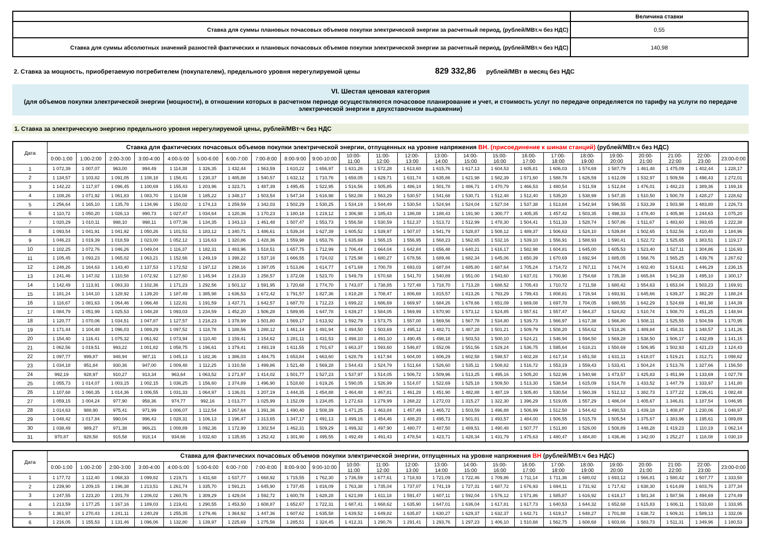| | Величина ставки |
| Ставка для суммы плановых почасовых объемов покупки электрической энергии за расчетный период, (рублей/МВт.ч без НДС) | 0,55 |
| Ставка для суммы абсолютных значений разностей фактических и плановых почасовых объемов покупки электрической энергии за расчетный период, (рублей/МВт.ч без НДС) | 140,98 |
2. Ставка за мощность, приобретаемую потребителем (покупателем), предельного уровня нерегулируемой цены 829 332,86 рублей/МВт в месяц без НДС
VI. Шестая ценовая категория
(для объемов покупки электрической энергии (мощности), в отношении которых в расчетном периоде осуществляются почасовое планирование и учет, и стоимость услуг по передаче определяется по тарифу на услуги по передаче электрической энергии в двухставочном выражении)
1. Ставка за электрическую энергию предельного уровня нерегулируемой цены, рублей/МВт·ч без НДС
| Дата | Ставка для фактических почасовых объемов покупки электрической энергии, отпущенных на уровне напряжения ВН. (присоединение к шинам станций) (рублей/МВт.ч без НДС) | | | | | | | | | | | | | | | | | | | | | | | |
| --- | --- | --- | --- | --- | --- | --- | --- | --- | --- | --- | --- | --- | --- | --- | --- | --- | --- | --- | --- | --- | --- | --- | --- | --- |
| | 0:00-1:00 | 1:00-2:00 | 2:00-3:00 | 3:00-4:00 | 4:00-5:00 | 5:00-6:00 | 6:00-7:00 | 7:00-8:00 | 8:00-9:00 | 9:00-10:00 | 10:00- 11:00 | 11:00- 12:00 | 12:00- 13:00 | 13:00- 14:00 | 14:00- 15:00 | 15:00- 16:00 | 16:00- 17:00 | 17:00- 18:00 | 18:00- 19:00 | 19:00- 20:00 | 20:00- 21:00 | 21:00- 22:00 | 22:00- 23:00 | 23:00-0:00 |
| 1 | 1 072,39 | 1 007,07 | 963,00 | 994,49 | 1 114,38 | 1 326,35 | 1 432,44 | 1 563,59 | 1 610,22 | 1 656,97 | 1 631,26 | 1 572,28 | 1 613,60 | 1 615,76 | 1 617,13 | 1 604,53 | 1 605,81 | 1 606,03 | 1 574,69 | 1 587,79 | 1 461,48 | 1 475,09 | 1 402,44 | 1 228,17 |
| 2 | 1 134,57 | 1 103,82 | 1 091,05 | 1 108,18 | 1 156,41 | 1 230,37 | 1 485,88 | 1 540,57 | 1 632,12 | 1 710,76 | 1 658,05 | 1 629,71 | 1 631,74 | 1 635,86 | 1 621,98 | 1 582,39 | 1 571,60 | 1 588,78 | 1 626,59 | 1 612,09 | 1 532,97 | 1 509,56 | 1 498,43 | 1 272,01 |
| 3 | 1 142,22 | 1 117,87 | 1 096,45 | 1 100,69 | 1 155,43 | 1 203,96 | 1 323,71 | 1 487,39 | 1 495,45 | 1 522,95 | 1 516,56 | 1 505,85 | 1 486,14 | 1 501,78 | 1 486,71 | 1 470,79 | 1 466,53 | 1 480,54 | 1 511,59 | 1 512,84 | 1 476,01 | 1 482,23 | 1 389,36 | 1 169,16 |
| 4 | 1 108,26 | 1 071,92 | 1 061,83 | 1 083,70 | 1 114,08 | 1 185,22 | 1 348,17 | 1 503,54 | 1 547,34 | 1 616,98 | 1 582,08 | 1 563,29 | 1 530,57 | 1 541,68 | 1 530,71 | 1 512,48 | 1 512,40 | 1 535,20 | 1 538,99 | 1 547,35 | 1 510,50 | 1 500,78 | 1 428,27 | 1 228,62 |
| 5 | 1 256,64 | 1 165,10 | 1 135,78 | 1 134,96 | 1 150,02 | 1 174,13 | 1 259,59 | 1 342,03 | 1 502,29 | 1 530,25 | 1 534,19 | 1 544,49 | 1 530,54 | 1 524,94 | 1 524,04 | 1 527,04 | 1 537,38 | 1 513,84 | 1 542,94 | 1 596,55 | 1 533,39 | 1 503,98 | 1 483,80 | 1 226,73 |
| 6 | 1 110,72 | 1 050,20 | 1 026,13 | 990,73 | 1 027,47 | 1 034,64 | 1 120,36 | 1 170,23 | 1 180,18 | 1 219,12 | 1 306,98 | 1 185,43 | 1 186,08 | 1 188,43 | 1 191,90 | 1 300,77 | 1 405,35 | 1 457,42 | 1 503,35 | 1 498,33 | 1 478,40 | 1 405,98 | 1 244,63 | 1 075,20 |
| 7 | 1 020,29 | 1 010,11 | 998,10 | 998,11 | 1 077,36 | 1 134,35 | 1 343,13 | 1 461,48 | 1 507,47 | 1 553,73 | 1 556,58 | 1 530,59 | 1 512,37 | 1 513,72 | 1 512,99 | 1 478,30 | 1 504,41 | 1 511,33 | 1 528,74 | 1 507,86 | 1 511,67 | 1 483,60 | 1 393,65 | 1 222,38 |
| 8 | 1 093,54 | 1 041,91 | 1 041,92 | 1 050,26 | 1 101,51 | 1 183,12 | 1 340,71 | 1 486,61 | 1 539,34 | 1 627,39 | 1 605,52 | 1 539,97 | 1 507,07 | 1 541,79 | 1 528,87 | 1 508,12 | 1 489,37 | 1 506,63 | 1 524,10 | 1 539,84 | 1 502,65 | 1 532,56 | 1 410,40 | 1 184,96 |
| 9 | 1 046,23 | 1 019,39 | 1 018,59 | 1 023,00 | 1 052,12 | 1 116,63 | 1 320,86 | 1 428,36 | 1 559,98 | 1 653,76 | 1 635,69 | 1 565,15 | 1 556,95 | 1 568,23 | 1 562,65 | 1 532,16 | 1 539,10 | 1 556,91 | 1 588,93 | 1 590,41 | 1 522,72 | 1 525,65 | 1 383,51 | 1 119,17 |
| 10 | 1 102,25 | 1 072,76 | 1 046,26 | 1 049,04 | 1 116,37 | 1 182,31 | 1 483,96 | 1 518,51 | 1 657,75 | 1 712,99 | 1 706,44 | 1 664,04 | 1 642,84 | 1 656,48 | 1 640,21 | 1 616,17 | 1 582,98 | 1 604,81 | 1 645,00 | 1 605,53 | 1 523,40 | 1 527,11 | 1 304,86 | 1 116,93 |
| 11 | 1 105,45 | 1 093,23 | 1 065,02 | 1 063,21 | 1 152,66 | 1 249,19 | 1 398,22 | 1 537,16 | 1 666,55 | 1 724,02 | 1 725,98 | 1 680,27 | 1 678,56 | 1 689,46 | 1 682,34 | 1 645,06 | 1 650,39 | 1 670,69 | 1 692,94 | 1 685,05 | 1 568,76 | 1 565,25 | 1 439,76 | 1 267,62 |
| 12 | 1 248,26 | 1 164,63 | 1 143,40 | 1 137,53 | 1 172,52 | 1 197,12 | 1 298,16 | 1 397,05 | 1 513,86 | 1 614,77 | 1 671,69 | 1 700,78 | 1 693,03 | 1 687,84 | 1 685,80 | 1 687,64 | 1 705,24 | 1 714,72 | 1 767,11 | 1 744,74 | 1 602,40 | 1 514,61 | 1 446,29 | 1 236,15 |
| 13 | 1 241,46 | 1 147,02 | 1 110,58 | 1 072,92 | 1 127,60 | 1 145,94 | 1 218,33 | 1 258,57 | 1 372,08 | 1 523,70 | 1 549,79 | 1 570,68 | 1 541,70 | 1 540,89 | 1 551,00 | 1 543,60 | 1 637,01 | 1 700,90 | 1 754,68 | 1 735,38 | 1 665,84 | 1 542,39 | 1 495,10 | 1 300,17 |
| 14 | 1 142,49 | 1 113,91 | 1 083,33 | 1 102,36 | 1 171,23 | 1 292,56 | 1 501,12 | 1 591,95 | 1 720,68 | 1 774,70 | 1 743,07 | 1 738,85 | 1 727,48 | 1 718,70 | 1 713,28 | 1 688,52 | 1 705,43 | 1 710,72 | 1 711,58 | 1 680,42 | 1 554,63 | 1 653,04 | 1 503,23 | 1 169,91 |
| 15 | 1 181,24 | 1 144,10 | 1 128,92 | 1 139,20 | 1 187,49 | 1 385,98 | 1 636,53 | 1 672,42 | 1 791,57 | 1 827,36 | 1 818,28 | 1 708,47 | 1 806,68 | 1 815,57 | 1 813,26 | 1 793,29 | 1 799,43 | 1 808,81 | 1 716,94 | 1 693,91 | 1 645,66 | 1 639,37 | 1 382,20 | 1 188,24 |
| 16 | 1 116,67 | 1 081,63 | 1 064,46 | 1 066,48 | 1 122,81 | 1 191,59 | 1 437,71 | 1 642,57 | 1 687,70 | 1 712,23 | 1 699,22 | 1 686,69 | 1 669,97 | 1 684,26 | 1 678,66 | 1 651,09 | 1 669,08 | 1 697,70 | 1 704,05 | 1 680,55 | 1 642,29 | 1 524,69 | 1 481,98 | 1 144,39 |
| 17 | 1 084,79 | 1 051,99 | 1 025,53 | 1 048,28 | 1 093,03 | 1 234,59 | 1 452,20 | 1 506,28 | 1 589,95 | 1 647,78 | 1 639,27 | 1 584,05 | 1 569,99 | 1 570,90 | 1 573,12 | 1 524,85 | 1 557,61 | 1 557,47 | 1 564,37 | 1 524,82 | 1 510,74 | 1 508,70 | 1 451,25 | 1 148,94 |
| 18 | 1 120,77 | 1 070,06 | 1 034,51 | 1 047,87 | 1 127,57 | 1 218,23 | 1 378,99 | 1 501,80 | 1 569,17 | 1 613,92 | 1 592,79 | 1 573,75 | 1 557,00 | 1 569,56 | 1 567,78 | 1 534,80 | 1 539,73 | 1 566,97 | 1 617,38 | 1 566,80 | 1 508,11 | 1 525,55 | 1 504,59 | 1 170,95 |
| 19 | 1 171,44 | 1 104,48 | 1 096,03 | 1 089,29 | 1 097,52 | 1 118,78 | 1 188,56 | 1 288,12 | 1 461,14 | 1 491,94 | 1 494,50 | 1 503,69 | 1 495,12 | 1 482,71 | 1 487,28 | 1 501,21 | 1 509,79 | 1 508,20 | 1 554,62 | 1 518,26 | 1 489,84 | 1 458,31 | 1 348,57 | 1 141,26 |
| 20 | 1 154,40 | 1 116,41 | 1 075,32 | 1 061,92 | 1 073,94 | 1 110,40 | 1 159,41 | 1 154,62 | 1 281,11 | 1 431,53 | 1 498,10 | 1 491,10 | 1 490,45 | 1 498,18 | 1 503,53 | 1 500,10 | 1 524,21 | 1 546,94 | 1 594,50 | 1 569,28 | 1 538,50 | 1 506,17 | 1 432,89 | 1 141,15 |
| 21 | 1 062,56 | 1 019,51 | 993,22 | 1 001,82 | 1 058,75 | 1 196,61 | 1 379,41 | 1 493,19 | 1 611,55 | 1 701,67 | 1 663,37 | 1 593,60 | 1 546,87 | 1 552,06 | 1 551,56 | 1 529,24 | 1 536,75 | 1 595,64 | 1 618,21 | 1 550,69 | 1 506,95 | 1 502,93 | 1 421,23 | 1 124,43 |
| 22 | 1 097,77 | 999,87 | 948,94 | 987,11 | 1 045,13 | 1 182,36 | 1 386,03 | 1 484,75 | 1 653,84 | 1 663,60 | 1 628,79 | 1 617,94 | 1 604,00 | 1 606,29 | 1 602,58 | 1 598,57 | 1 602,28 | 1 617,14 | 1 651,58 | 1 631,11 | 1 618,07 | 1 519,21 | 1 312,71 | 1 098,62 |
| 23 | 1 034,18 | 951,84 | 930,36 | 947,00 | 1 009,48 | 1 112,25 | 1 310,58 | 1 499,86 | 1 521,48 | 1 569,28 | 1 544,43 | 1 524,79 | 1 511,64 | 1 526,60 | 1 535,11 | 1 508,82 | 1 516,72 | 1 553,19 | 1 559,43 | 1 533,41 | 1 504,24 | 1 513,76 | 1 327,66 | 1 156,50 |
| 24 | 992,19 | 928,97 | 910,27 | 913,34 | 963,64 | 1 063,52 | 1 271,97 | 1 414,02 | 1 501,77 | 1 527,23 | 1 537,97 | 1 514,05 | 1 506,72 | 1 509,96 | 1 513,25 | 1 495,16 | 1 505,20 | 1 522,96 | 1 540,98 | 1 473,57 | 1 425,83 | 1 451,99 | 1 133,69 | 1 027,78 |
| 25 | 1 055,73 | 1 014,07 | 1 003,15 | 1 002,15 | 1 036,25 | 1 156,60 | 1 374,89 | 1 496,90 | 1 518,60 | 1 619,26 | 1 590,05 | 1 526,99 | 1 514,07 | 1 522,69 | 1 525,18 | 1 509,50 | 1 513,30 | 1 538,54 | 1 615,09 | 1 514,78 | 1 433,52 | 1 447,79 | 1 333,97 | 1 141,80 |
| 26 | 1 107,68 | 1 060,35 | 1 014,36 | 1 006,55 | 1 031,33 | 1 064,97 | 1 136,01 | 1 207,19 | 1 444,35 | 1 454,88 | 1 464,48 | 1 467,81 | 1 461,28 | 1 451,90 | 1 482,88 | 1 487,19 | 1 505,40 | 1 530,54 | 1 560,39 | 1 512,12 | 1 382,73 | 1 377,22 | 1 236,41 | 1 082,48 |
| 27 | 1 059,15 | 1 004,24 | 977,90 | 958,36 | 974,77 | 992,16 | 1 013,77 | 1 025,99 | 1 152,09 | 1 234,85 | 1 272,63 | 1 279,99 | 1 268,22 | 1 272,03 | 1 315,27 | 1 322,30 | 1 396,29 | 1 519,05 | 1 557,29 | 1 486,04 | 1 405,67 | 1 346,81 | 1 187,54 | 1 046,95 |
| 28 | 1 014,63 | 988,90 | 975,41 | 971,99 | 1 006,07 | 1 112,54 | 1 267,64 | 1 391,36 | 1 490,40 | 1 508,39 | 1 471,25 | 1 463,84 | 1 457,49 | 1 465,72 | 1 503,59 | 1 496,88 | 1 506,99 | 1 512,50 | 1 544,42 | 1 490,53 | 1 439,18 | 1 408,87 | 1 230,06 | 1 048,97 |
| 29 | 1 048,42 | 1 017,84 | 990,04 | 996,43 | 1 028,31 | 1 106,13 | 1 196,47 | 1 313,65 | 1 347,17 | 1 491,13 | 1 499,16 | 1 454,46 | 1 488,20 | 1 495,73 | 1 501,81 | 1 493,57 | 1 484,00 | 1 506,55 | 1 515,78 | 1 505,54 | 1 375,67 | 1 383,96 | 1 195,61 | 1 089,89 |
| 30 | 1 038,49 | 989,27 | 971,38 | 966,21 | 1 008,89 | 1 092,36 | 1 172,99 | 1 302,54 | 1 462,31 | 1 509,29 | 1 499,32 | 1 497,90 | 1 480,77 | 1 487,50 | 1 489,51 | 1 490,48 | 1 507,77 | 1 511,80 | 1 526,00 | 1 508,89 | 1 448,28 | 1 419,23 | 1 110,19 | 1 062,14 |
| 31 | 970,87 | 928,58 | 915,58 | 918,14 | 934,66 | 1 032,60 | 1 135,65 | 1 252,42 | 1 301,90 | 1 495,55 | 1 492,49 | 1 491,43 | 1 478,54 | 1 423,71 | 1 428,34 | 1 431,79 | 1 475,63 | 1 480,47 | 1 484,80 | 1 436,46 | 1 342,00 | 1 252,27 | 1 118,08 | 1 030,10 |
| Дата | Ставка для фактических почасовых объемов покупки электрической энергии, отпущенных на уровне напряжения ВН (рублей/МВт.ч без НДС) | | | | | | | | | | | | | | | | | | | | | | | |
| --- | --- | --- | --- | --- | --- | --- | --- | --- | --- | --- | --- | --- | --- | --- | --- | --- | --- | --- | --- | --- | --- | --- | --- | --- |
| | 0:00-1:00 | 1:00-2:00 | 2:00-3:00 | 3:00-4:00 | 4:00-5:00 | 5:00-6:00 | 6:00-7:00 | 7:00-8:00 | 8:00-9:00 | 9:00-10:00 | 10:00- 11:00 | 11:00- 12:00 | 12:00- 13:00 | 13:00- 14:00 | 14:00- 15:00 | 15:00- 16:00 | 16:00- 17:00 | 17:00- 18:00 | 18:00- 19:00 | 19:00- 20:00 | 20:00- 21:00 | 21:00- 22:00 | 22:00- 23:00 | 23:00-0:00 |
| 1 | 1 177,72 | 1 112,40 | 1 068,33 | 1 099,82 | 1 219,71 | 1 431,68 | 1 537,77 | 1 668,92 | 1 715,55 | 1 762,30 | 1 736,59 | 1 677,61 | 1 718,93 | 1 721,09 | 1 722,46 | 1 709,86 | 1 711,14 | 1 711,36 | 1 680,02 | 1 693,12 | 1 566,81 | 1 580,42 | 1 507,77 | 1 333,50 |
| 2 | 1 239,90 | 1 209,15 | 1 196,38 | 1 213,51 | 1 261,74 | 1 335,70 | 1 591,21 | 1 645,90 | 1 737,45 | 1 816,09 | 1 763,38 | 1 735,04 | 1 737,07 | 1 741,19 | 1 727,31 | 1 687,72 | 1 676,93 | 1 694,11 | 1 731,92 | 1 717,42 | 1 638,30 | 1 614,89 | 1 603,76 | 1 377,34 |
| 3 | 1 247,55 | 1 223,20 | 1 201,78 | 1 206,02 | 1 260,76 | 1 309,29 | 1 429,04 | 1 592,72 | 1 600,78 | 1 628,28 | 1 621,89 | 1 611,18 | 1 591,47 | 1 607,11 | 1 592,04 | 1 576,12 | 1 571,86 | 1 585,87 | 1 616,92 | 1 618,17 | 1 581,34 | 1 587,56 | 1 494,69 | 1 274,49 |
| 4 | 1 213,59 | 1 177,25 | 1 167,16 | 1 189,03 | 1 219,41 | 1 290,55 | 1 453,50 | 1 608,87 | 1 652,67 | 1 722,31 | 1 687,41 | 1 668,62 | 1 635,90 | 1 647,01 | 1 636,04 | 1 617,81 | 1 617,73 | 1 640,53 | 1 644,32 | 1 652,68 | 1 615,83 | 1 606,11 | 1 533,60 | 1 333,95 |
| 5 | 1 361,97 | 1 270,43 | 1 241,11 | 1 240,29 | 1 255,35 | 1 279,46 | 1 364,92 | 1 447,36 | 1 607,62 | 1 635,58 | 1 639,52 | 1 649,82 | 1 635,87 | 1 630,27 | 1 629,37 | 1 632,37 | 1 642,71 | 1 619,17 | 1 648,27 | 1 701,88 | 1 638,72 | 1 609,31 | 1 589,13 | 1 332,06 |
| 6 | 1 216,05 | 1 155,53 | 1 131,46 | 1 096,06 | 1 132,80 | 1 139,97 | 1 225,69 | 1 275,56 | 1 285,51 | 1 324,45 | 1 412,31 | 1 290,76 | 1 291,41 | 1 293,76 | 1 297,23 | 1 406,10 | 1 510,68 | 1 562,75 | 1 608,68 | 1 603,66 | 1 583,73 | 1 511,31 | 1 349,96 | 1 180,53 |